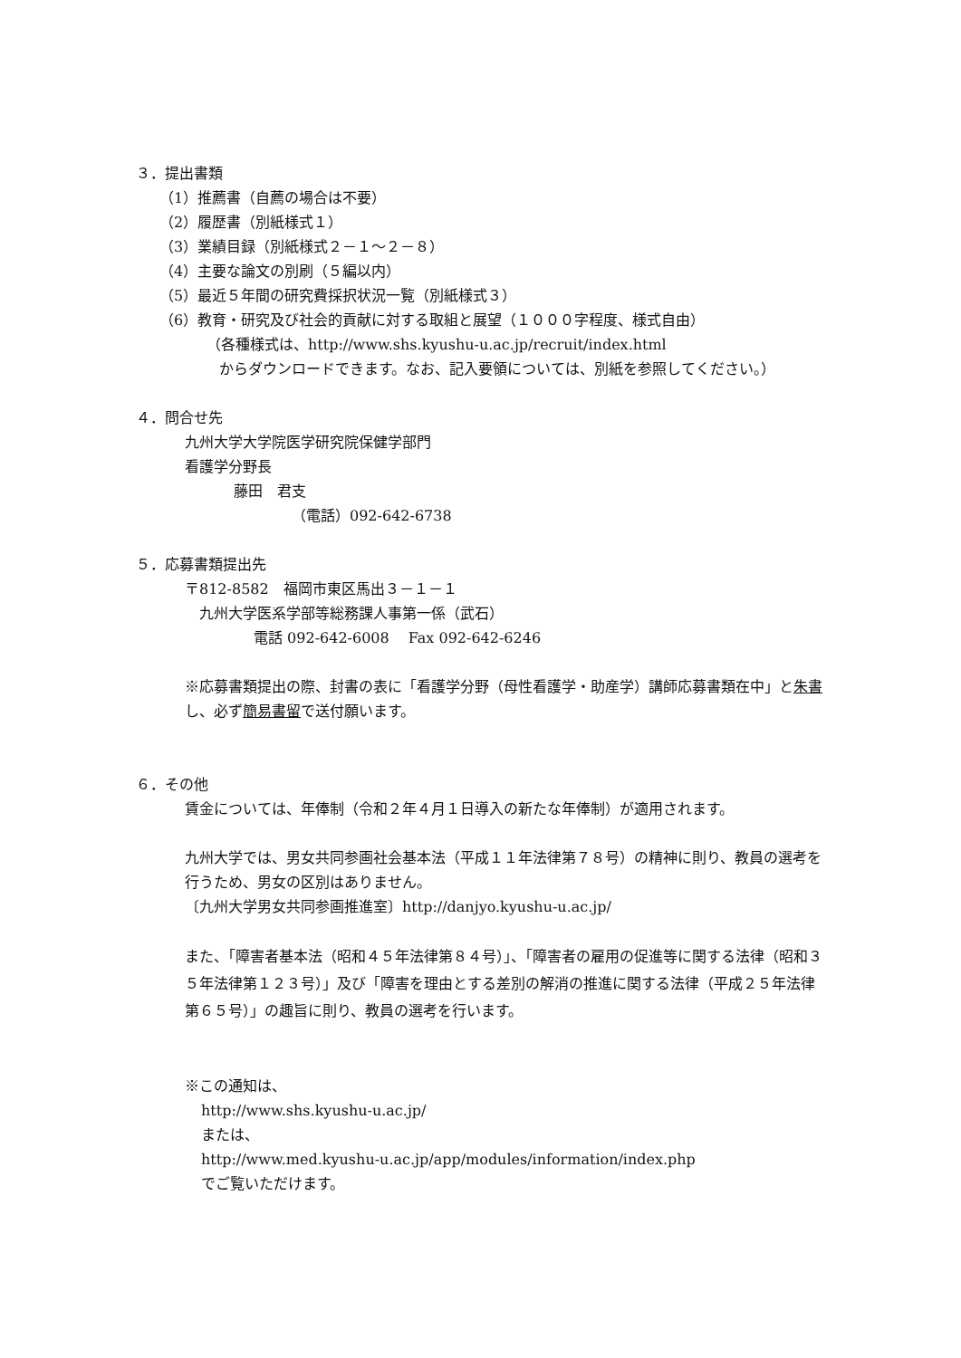３．提出書類
（1）推薦書（自薦の場合は不要）
（2）履歴書（別紙様式１）
（3）業績目録（別紙様式２－１～２－８）
（4）主要な論文の別刷（５編以内）
（5）最近５年間の研究費採択状況一覧（別紙様式３）
（6）教育・研究及び社会的貢献に対する取組と展望（１０００字程度、様式自由）
（各種様式は、http://www.shs.kyushu-u.ac.jp/recruit/index.html
からダウンロードできます。なお、記入要領については、別紙を参照してください。）
４．問合せ先
九州大学大学院医学研究院保健学部門
看護学分野長
藤田　君支
（電話）092-642-6738
５．応募書類提出先
〒812-8582　福岡市東区馬出３－１－１
九州大学医系学部等総務課人事第一係（武石）
電話 092-642-6008　 Fax 092-642-6246
※応募書類提出の際、封書の表に「看護学分野（母性看護学・助産学）講師応募書類在中」と朱書し、必ず簡易書留で送付願います。
６．その他
賃金については、年俸制（令和２年４月１日導入の新たな年俸制）が適用されます。
九州大学では、男女共同参画社会基本法（平成１１年法律第７８号）の精神に則り、教員の選考を行うため、男女の区別はありません。
〔九州大学男女共同参画推進室〕http://danjyo.kyushu-u.ac.jp/
また、「障害者基本法（昭和４５年法律第８４号）」、「障害者の雇用の促進等に関する法律（昭和３５年法律第１２３号）」及び「障害を理由とする差別の解消の推進に関する法律（平成２５年法律第６５号）」の趣旨に則り、教員の選考を行います。
※この通知は、
http://www.shs.kyushu-u.ac.jp/
または、
http://www.med.kyushu-u.ac.jp/app/modules/information/index.php
でご覧いただけます。